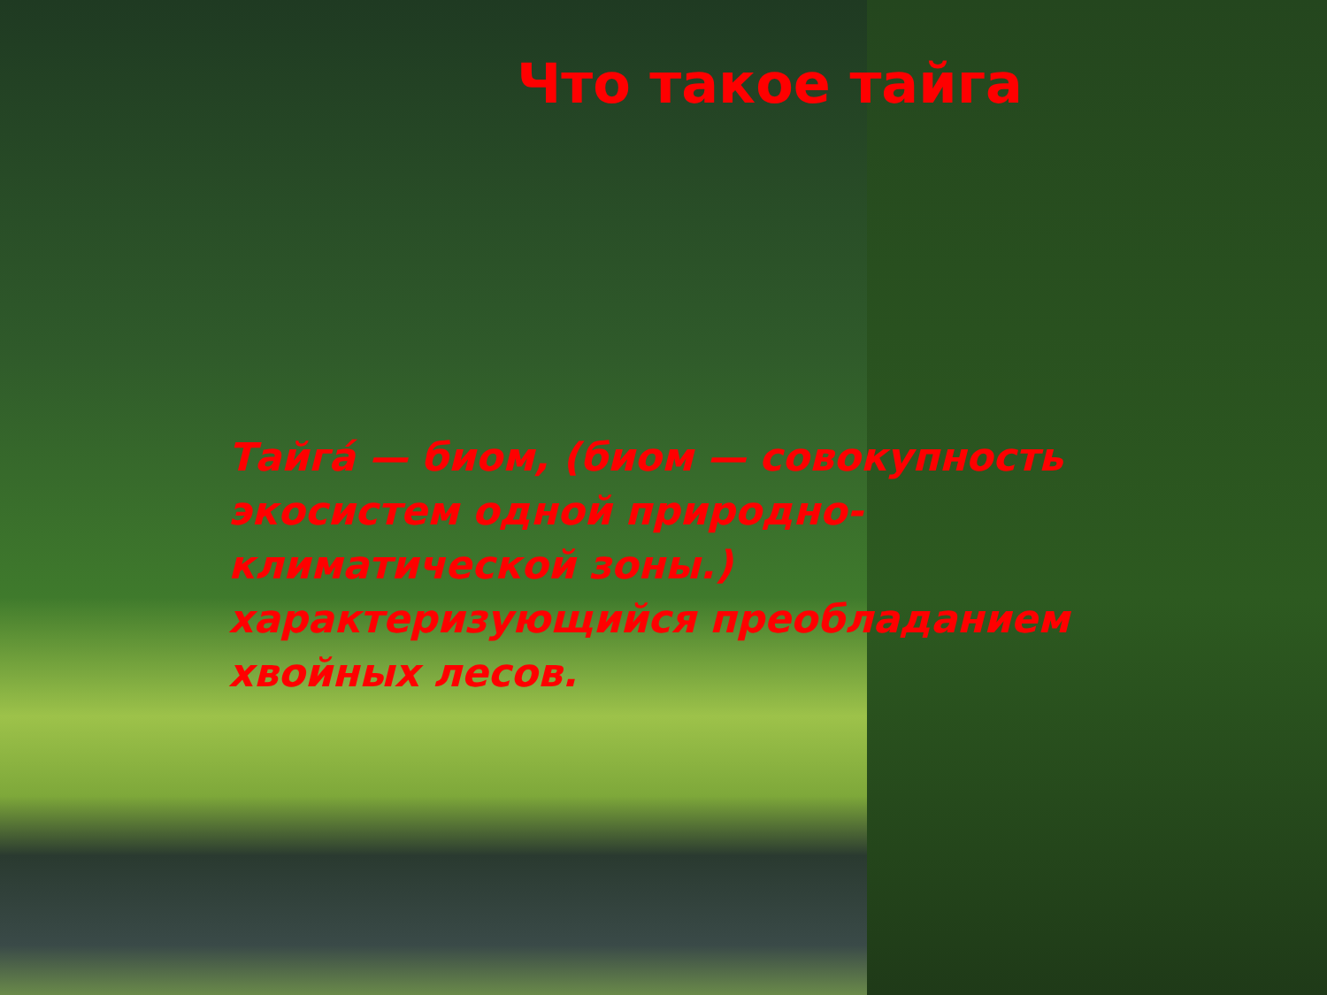Что такое тайга
Тайга́ — биом, (биом — совокупность экосистем одной природно-климатической зоны.) характеризующийся преобладанием хвойных лесов.